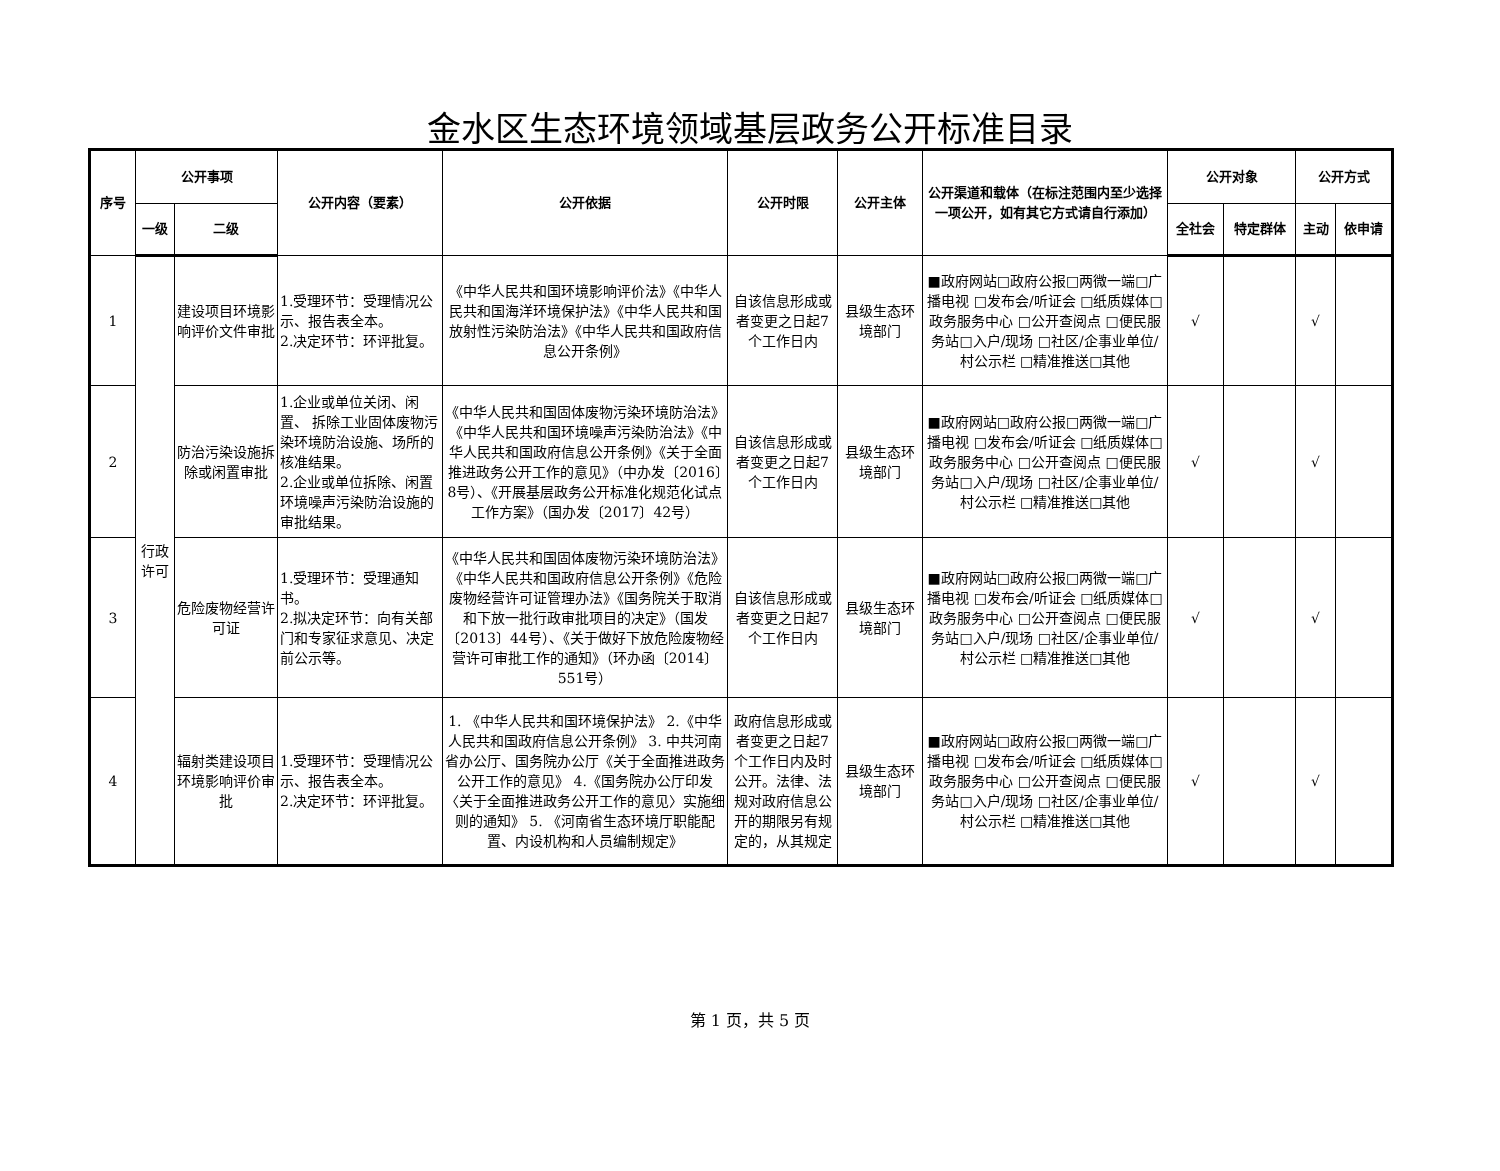金水区生态环境领域基层政务公开标准目录
| 序号 | 公开事项 | | 公开内容（要素） | 公开依据 | 公开时限 | 公开主体 | 公开渠道和载体（在标注范围内至少选择一项公开，如有其它方式请自行添加） | 公开对象 | | 公开方式 | |
| --- | --- | --- | --- | --- | --- | --- | --- | --- | --- | --- | --- |
| | 一级 | 二级 | | | | | | 全社会 | 特定群体 | 主动 | 依申请 |
| 1 | 行政许可 | 建设项目环境影响评价文件审批 | 1.受理环节：受理情况公示、报告表全本。 2.决定环节：环评批复。 | 《中华人民共和国环境影响评价法》《中华人民共和国海洋环境保护法》《中华人民共和国放射性污染防治法》《中华人民共和国政府信息公开条例》 | 自该信息形成或者变更之日起7个工作日内 | 县级生态环境部门 | ■政府网站□政府公报□两微一端□广播电视 □发布会/听证会 □纸质媒体□政务服务中心 □公开查阅点 □便民服务站□入户/现场 □社区/企事业单位/ 村公示栏 □精准推送□其他 | √ | | √ | |
| 2 | | 防治污染设施拆除或闲置审批 | 1.企业或单位关闭、闲置、 拆除工业固体废物污染环境防治设施、场所的核准结果。 2.企业或单位拆除、闲置环境噪声污染防治设施的审批结果。 | 《中华人民共和国固体废物污染环境防治法》《中华人民共和国环境噪声污染防治法》《中华人民共和国政府信息公开条例》《关于全面推进政务公开工作的意见》（中办发〔2016〕8号）、《开展基层政务公开标准化规范化试点工作方案》（国办发〔2017〕42号） | 自该信息形成或者变更之日起7个工作日内 | 县级生态环境部门 | ■政府网站□政府公报□两微一端□广播电视 □发布会/听证会 □纸质媒体□政务服务中心 □公开查阅点 □便民服务站□入户/现场 □社区/企事业单位/ 村公示栏 □精准推送□其他 | √ | | √ | |
| 3 | | 危险废物经营许可证 | 1.受理环节：受理通知书。 2.拟决定环节：向有关部门和专家征求意见、决定前公示等。 | 《中华人民共和国固体废物污染环境防治法》《中华人民共和国政府信息公开条例》《危险废物经营许可证管理办法》《国务院关于取消和下放一批行政审批项目的决定》（国发〔2013〕44号）、《关于做好下放危险废物经营许可审批工作的通知》（环办函〔2014〕551号） | 自该信息形成或者变更之日起7个工作日内 | 县级生态环境部门 | ■政府网站□政府公报□两微一端□广播电视 □发布会/听证会 □纸质媒体□政务服务中心 □公开查阅点 □便民服务站□入户/现场 □社区/企事业单位/ 村公示栏 □精准推送□其他 | √ | | √ | |
| 4 | | 辐射类建设项目环境影响评价审批 | 1.受理环节：受理情况公示、报告表全本。 2.决定环节：环评批复。 | 1. 《中华人民共和国环境保护法》 2.《中华人民共和国政府信息公开条例》 3. 中共河南省办公厅、国务院办公厅《关于全面推进政务公开工作的意见》 4.《国务院办公厅印发〈关于全面推进政务公开工作的意见〉实施细则的通知》 5. 《河南省生态环境厅职能配置、内设机构和人员编制规定》 | 政府信息形成或者变更之日起7个工作日内及时公开。法律、法规对政府信息公开的期限另有规定的，从其规定 | 县级生态环境部门 | ■政府网站□政府公报□两微一端□广播电视 □发布会/听证会 □纸质媒体□政务服务中心 □公开查阅点 □便民服务站□入户/现场 □社区/企事业单位/ 村公示栏 □精准推送□其他 | √ | | √ | |
第 1 页，共 5 页